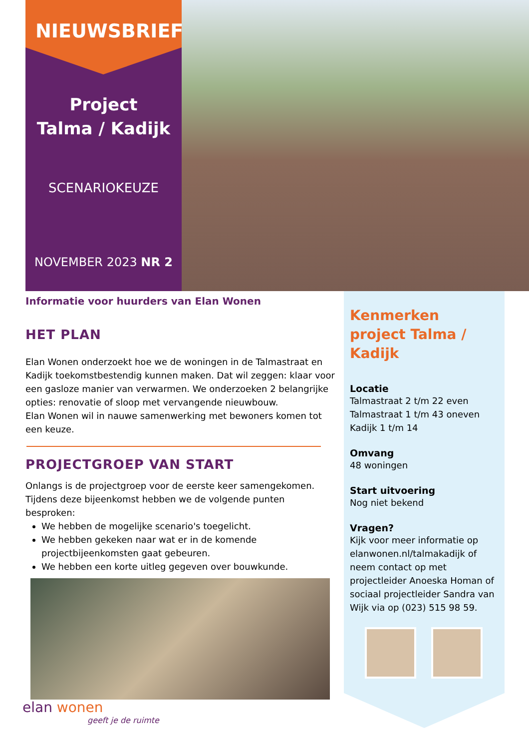NIEUWSBRIEF
Project
Talma / Kadijk
SCENARIOKEUZE
NOVEMBER 2023 NR 2
Informatie voor huurders van Elan Wonen
HET PLAN
Elan Wonen onderzoekt hoe we de woningen in de Talmastraat en Kadijk toekomstbestendig kunnen maken. Dat wil zeggen: klaar voor een gasloze manier van verwarmen. We onderzoeken 2 belangrijke opties: renovatie of sloop met vervangende nieuwbouw.
Elan Wonen wil in nauwe samenwerking met bewoners komen tot een keuze.
PROJECTGROEP VAN START
Onlangs is de projectgroep voor de eerste keer samengekomen. Tijdens deze bijeenkomst hebben we de volgende punten besproken:
We hebben de mogelijke scenario's toegelicht.
We hebben gekeken naar wat er in de komende projectbijeenkomsten gaat gebeuren.
We hebben een korte uitleg gegeven over bouwkunde.
Kenmerken project Talma / Kadijk
Locatie
Talmastraat 2 t/m 22 even
Talmastraat 1 t/m 43 oneven
Kadijk 1 t/m 14
Omvang
48 woningen
Start uitvoering
Nog niet bekend
Vragen?
Kijk voor meer informatie op elanwonen.nl/talmakadijk of neem contact op met projectleider Anoeska Homan of sociaal projectleider Sandra van Wijk via op (023) 515 98 59.
elan wonen
geeft je de ruimte